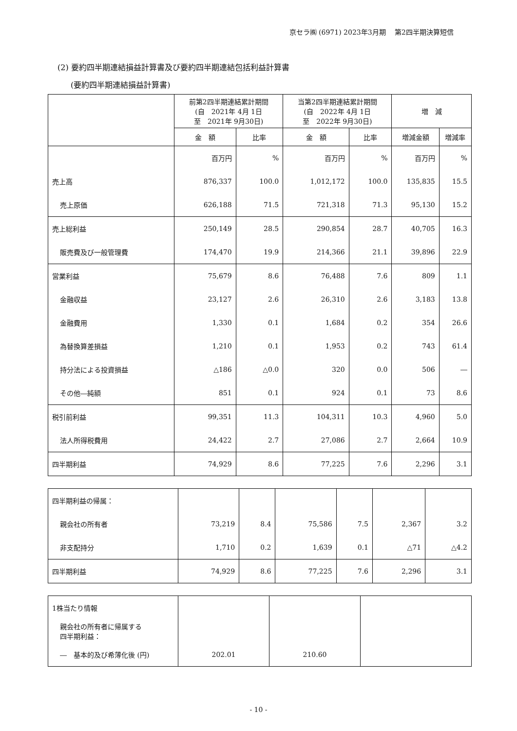京セラ㈱ (6971) 2023年3月期　 第2四半期決算短信
(2) 要約四半期連結損益計算書及び要約四半期連結包括利益計算書
(要約四半期連結損益計算書)
| | 前第2四半期連結累計期間 (自 2021年 4月 1日 至 2021年 9月30日) | | 当第2四半期連結累計期間 (自 2022年 4月 1日 至 2022年 9月30日) | | 増 減 | |
| --- | --- | --- | --- | --- | --- | --- |
| | 金 額 | 比率 | 金 額 | 比率 | 増減金額 | 増減率 |
| | 百万円 | % | 百万円 | % | 百万円 | % |
| 売上高 | 876,337 | 100.0 | 1,012,172 | 100.0 | 135,835 | 15.5 |
| 売上原価 | 626,188 | 71.5 | 721,318 | 71.3 | 95,130 | 15.2 |
| 売上総利益 | 250,149 | 28.5 | 290,854 | 28.7 | 40,705 | 16.3 |
| 販売費及び一般管理費 | 174,470 | 19.9 | 214,366 | 21.1 | 39,896 | 22.9 |
| 営業利益 | 75,679 | 8.6 | 76,488 | 7.6 | 809 | 1.1 |
| 金融収益 | 23,127 | 2.6 | 26,310 | 2.6 | 3,183 | 13.8 |
| 金融費用 | 1,330 | 0.1 | 1,684 | 0.2 | 354 | 26.6 |
| 為替換算差損益 | 1,210 | 0.1 | 1,953 | 0.2 | 743 | 61.4 |
| 持分法による投資損益 | △186 | △0.0 | 320 | 0.0 | 506 | ― |
| その他―純額 | 851 | 0.1 | 924 | 0.1 | 73 | 8.6 |
| 税引前利益 | 99,351 | 11.3 | 104,311 | 10.3 | 4,960 | 5.0 |
| 法人所得税費用 | 24,422 | 2.7 | 27,086 | 2.7 | 2,664 | 10.9 |
| 四半期利益 | 74,929 | 8.6 | 77,225 | 7.6 | 2,296 | 3.1 |
| 四半期利益の帰属： | | | | | | |
| 親会社の所有者 | 73,219 | 8.4 | 75,586 | 7.5 | 2,367 | 3.2 |
| 非支配持分 | 1,710 | 0.2 | 1,639 | 0.1 | △71 | △4.2 |
| 四半期利益 | 74,929 | 8.6 | 77,225 | 7.6 | 2,296 | 3.1 |
| 1株当たり情報 | | | |
| 親会社の所有者に帰属する 四半期利益： | | | |
| ― 基本的及び希薄化後 (円) | 202.01 | 210.60 | |
- 10 -